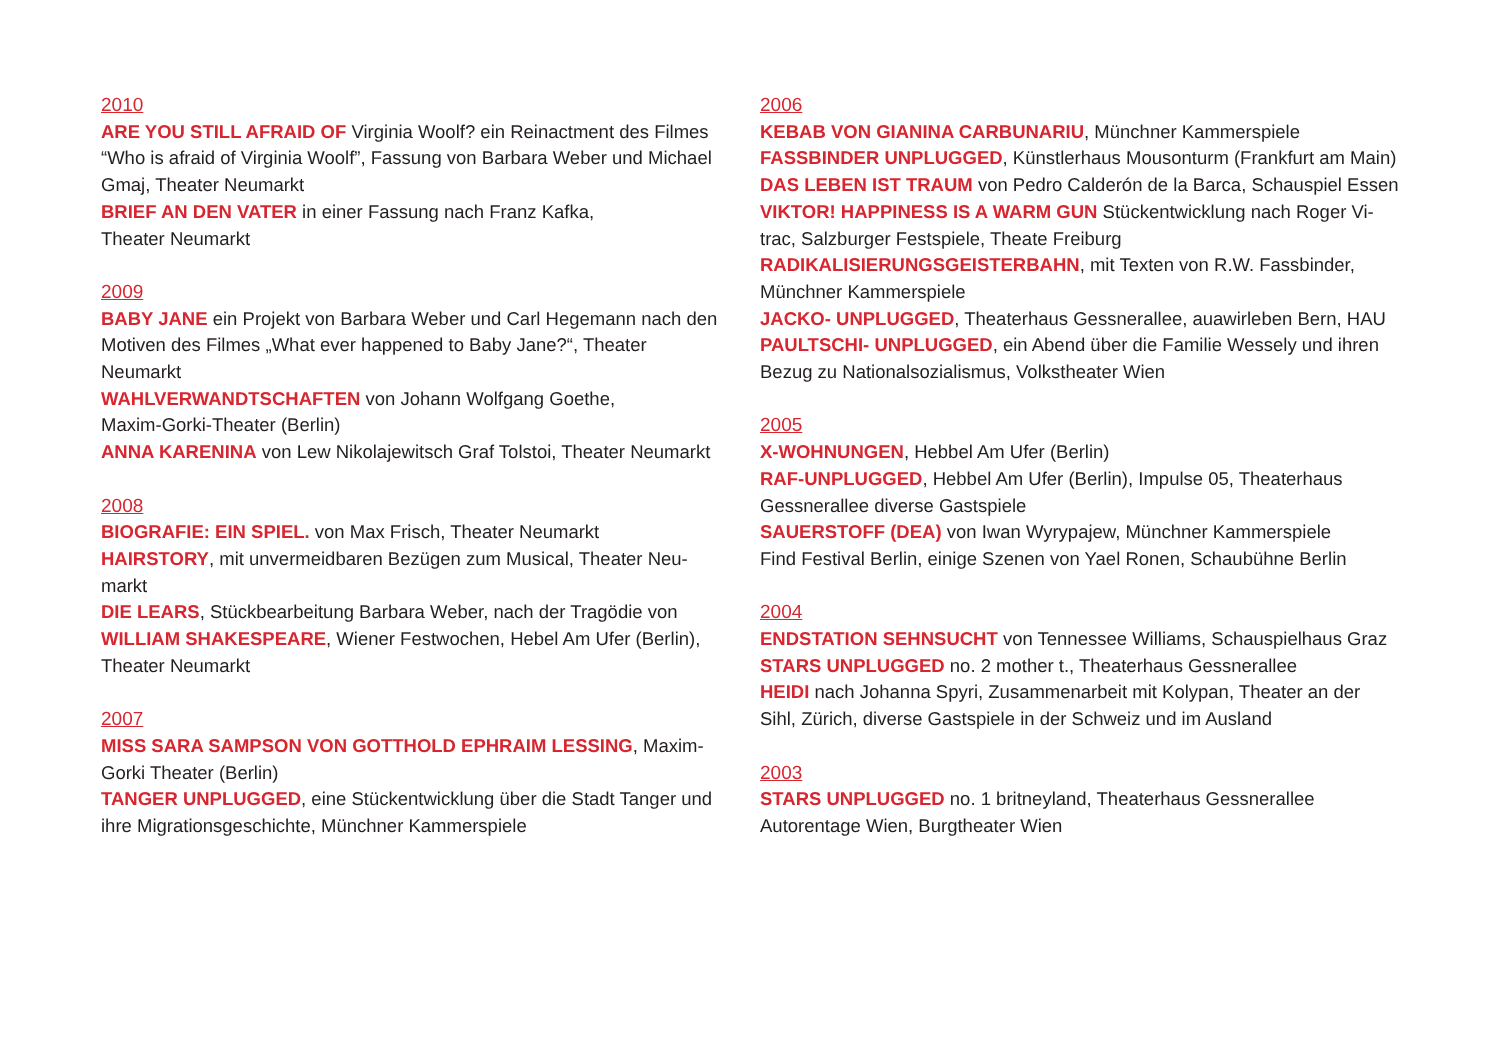2010
ARE YOU STILL AFRAID OF Virginia Woolf? ein Reinactment des Filmes “Who is afraid of Virginia Woolf”, Fassung von Barbara Weber und Mi­chael Gmaj, Theater Neumarkt
BRIEF AN DEN VATER in einer Fassung nach Franz Kafka,
Theater Neumarkt
2009
BABY JANE ein Projekt von Barbara Weber und Carl Hegemann nach den Motiven des Filmes „What ever happened to Baby Jane?“, Theater Neumarkt
WAHLVERWANDTSCHAFTEN von Johann Wolfgang Goethe,
Maxim-Gorki-Theater (Berlin)
ANNA KARENINA von Lew Nikolajewitsch Graf Tolstoi, Theater Neu­markt
2008
BIOGRAFIE: EIN SPIEL. von Max Frisch, Theater Neumarkt
HAIRSTORY, mit unvermeidbaren Bezügen zum Musical, Theater Neu­markt
DIE LEARS, Stückbearbeitung Barbara Weber, nach der Tragödie von WILLIAM SHAKESPEARE, Wiener Festwochen, Hebel Am Ufer (Berlin), Theater Neumarkt
2007
MISS SARA SAMPSON VON GOTTHOLD EPHRAIM LESSING, Maxim-Gorki Theater (Berlin)
TANGER UNPLUGGED, eine Stückentwicklung über die Stadt Tanger und ihre Migrationsgeschichte, Münchner Kammerspiele
2006
KEBAB VON GIANINA CARBUNARIU, Münchner Kammerspiele
FASSBINDER UNPLUGGED, Künstlerhaus Mousonturm (Frankfurt am Main)
DAS LEBEN IST TRAUM von Pedro Calderón de la Barca, Schauspiel Essen
VIKTOR! HAPPINESS IS A WARM GUN Stückentwicklung nach Roger Vi­trac, Salzburger Festspiele, Theate Freiburg
RADIKALISIERUNGSGEISTERBAHN, mit Texten von R.W. Fassbinder, Münchner Kammerspiele
JACKO- UNPLUGGED, Theaterhaus Gessnerallee, auawirleben Bern, HAU
PAULTSCHI- UNPLUGGED, ein Abend über die Familie Wessely und ihren Bezug zu Nationalsozialismus, Volkstheater Wien
2005
X-WOHNUNGEN, Hebbel Am Ufer (Berlin)
RAF-UNPLUGGED, Hebbel Am Ufer (Berlin), Impulse 05, Theaterhaus Gessnerallee diverse Gastspiele
SAUERSTOFF (DEA) von Iwan Wyrypajew, Münchner Kammerspiele
Find Festival Berlin, einige Szenen von Yael Ronen, Schaubühne Berlin
2004
ENDSTATION SEHNSUCHT von Tennessee Williams, Schauspielhaus Graz
STARS UNPLUGGED no. 2 mother t., Theaterhaus Gessnerallee
HEIDI nach Johanna Spyri, Zusammenarbeit mit Kolypan, Theater an der Sihl, Zürich, diverse Gastspiele in der Schweiz und im Ausland
2003
STARS UNPLUGGED no. 1 britneyland, Theaterhaus Gessnerallee
Autorentage Wien, Burgtheater Wien